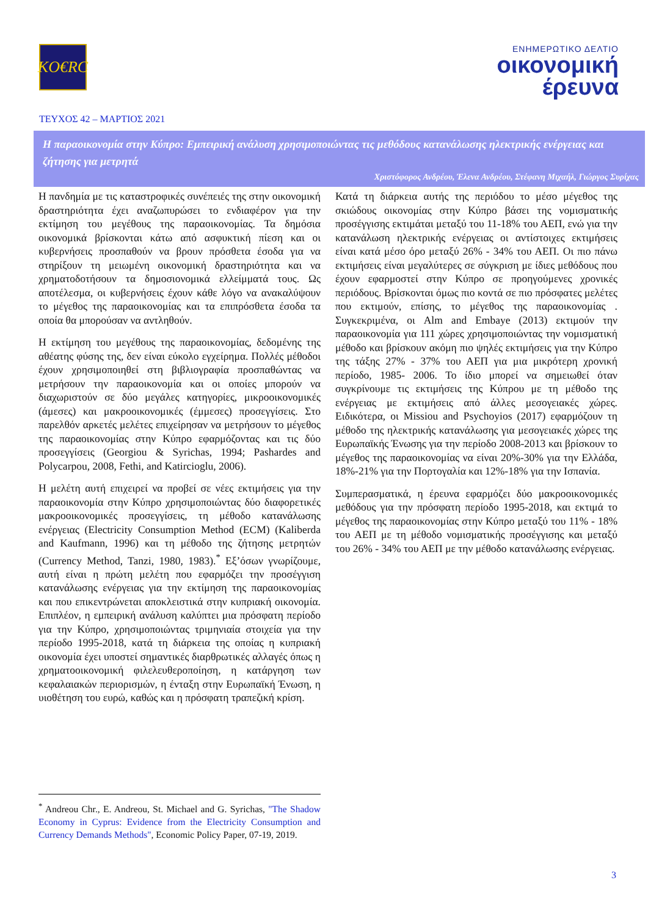KO€RC
ΕΝΗΜΕΡΩΤΙΚΟ ΔΕΛΤΙΟ
οικονομική
έρευνα
ΤΕΥΧΟΣ 42 – ΜΑΡΤΙΟΣ 2021
Η παραοικονομία στην Κύπρο: Εμπειρική ανάλυση χρησιμοποιώντας τις μεθόδους κατανάλωσης ηλεκτρικής ενέργειας και ζήτησης για μετρητά
Χριστόφορος Ανδρέου, Έλενα Ανδρέου, Στέφανη Μιχαήλ, Γιώργος Συρίχας
Η πανδημία με τις καταστροφικές συνέπειές της στην οικονομική δραστηριότητα έχει αναζωπυρώσει το ενδιαφέρον για την εκτίμηση του μεγέθους της παραοικονομίας. Τα δημόσια οικονομικά βρίσκονται κάτω από ασφυκτική πίεση και οι κυβερνήσεις προσπαθούν να βρουν πρόσθετα έσοδα για να στηρίξουν τη μειωμένη οικονομική δραστηριότητα και να χρηματοδοτήσουν τα δημοσιονομικά ελλείμματά τους. Ως αποτέλεσμα, οι κυβερνήσεις έχουν κάθε λόγο να ανακαλύψουν το μέγεθος της παραοικονομίας και τα επιπρόσθετα έσοδα τα οποία θα μπορούσαν να αντληθούν.
Η εκτίμηση του μεγέθους της παραοικονομίας, δεδομένης της αθέατης φύσης της, δεν είναι εύκολο εγχείρημα. Πολλές μέθοδοι έχουν χρησιμοποιηθεί στη βιβλιογραφία προσπαθώντας να μετρήσουν την παραοικονομία και οι οποίες μπορούν να διαχωριστούν σε δύο μεγάλες κατηγορίες, μικροοικονομικές (άμεσες) και μακροοικονομικές (έμμεσες) προσεγγίσεις. Στο παρελθόν αρκετές μελέτες επιχείρησαν να μετρήσουν το μέγεθος της παραοικονομίας στην Κύπρο εφαρμόζοντας και τις δύο προσεγγίσεις (Georgiou & Syrichas, 1994; Pashardes and Polycarpou, 2008, Fethi, and Katircioglu, 2006).
Η μελέτη αυτή επιχειρεί να προβεί σε νέες εκτιμήσεις για την παραοικονομία στην Κύπρο χρησιμοποιώντας δύο διαφορετικές μακροοικονομικές προσεγγίσεις, τη μέθοδο κατανάλωσης ενέργειας (Electricity Consumption Method (ECM) (Kaliberda and Kaufmann, 1996) και τη μέθοδο της ζήτησης μετρητών (Currency Method, Tanzi, 1980, 1983).<sup>*</sup> Εξ’όσων γνωρίζουμε, αυτή είναι η πρώτη μελέτη που εφαρμόζει την προσέγγιση κατανάλωσης ενέργειας για την εκτίμηση της παραοικονομίας και που επικεντρώνεται αποκλειστικά στην κυπριακή οικονομία. Επιπλέον, η εμπειρική ανάλυση καλύπτει μια πρόσφατη περίοδο για την Κύπρο, χρησιμοποιώντας τριμηνιαία στοιχεία για την περίοδο 1995-2018, κατά τη διάρκεια της οποίας η κυπριακή οικονομία έχει υποστεί σημαντικές διαρθρωτικές αλλαγές όπως η χρηματοοικονομική φιλελευθεροποίηση, η κατάργηση των κεφαλαιακών περιορισμών, η ένταξη στην Ευρωπαϊκή Ένωση, η υιοθέτηση του ευρώ, καθώς και η πρόσφατη τραπεζική κρίση.
Κατά τη διάρκεια αυτής της περιόδου το μέσο μέγεθος της σκιώδους οικονομίας στην Κύπρο βάσει της νομισματικής προσέγγισης εκτιμάται μεταξύ του 11-18% του ΑΕΠ, ενώ για την κατανάλωση ηλεκτρικής ενέργειας οι αντίστοιχες εκτιμήσεις είναι κατά μέσο όρο μεταξύ 26% - 34% του ΑΕΠ. Οι πιο πάνω εκτιμήσεις είναι μεγαλύτερες σε σύγκριση με ίδιες μεθόδους που έχουν εφαρμοστεί στην Κύπρο σε προηγούμενες χρονικές περιόδους. Βρίσκονται όμως πιο κοντά σε πιο πρόσφατες μελέτες που εκτιμούν, επίσης, το μέγεθος της παραοικονομίας . Συγκεκριμένα, οι Alm and Embaye (2013) εκτιμούν την παραοικονομία για 111 χώρες χρησιμοποιώντας την νομισματική μέθοδο και βρίσκουν ακόμη πιο ψηλές εκτιμήσεις για την Κύπρο της τάξης 27% - 37% του ΑΕΠ για μια μικρότερη χρονική περίοδο, 1985- 2006. Το ίδιο μπορεί να σημειωθεί όταν συγκρίνουμε τις εκτιμήσεις της Κύπρου με τη μέθοδο της ενέργειας με εκτιμήσεις από άλλες μεσογειακές χώρες. Ειδικότερα, οι Missiou and Psychoyios (2017) εφαρμόζουν τη μέθοδο της ηλεκτρικής κατανάλωσης για μεσογειακές χώρες της Ευρωπαϊκής Ένωσης για την περίοδο 2008-2013 και βρίσκουν το μέγεθος της παραοικονομίας να είναι 20%-30% για την Ελλάδα, 18%-21% για την Πορτογαλία και 12%-18% για την Ισπανία.
Συμπερασματικά, η έρευνα εφαρμόζει δύο μακροοικονομικές μεθόδους για την πρόσφατη περίοδο 1995-2018, και εκτιμά το μέγεθος της παραοικονομίας στην Κύπρο μεταξύ του 11% - 18% του ΑΕΠ με τη μέθοδο νομισματικής προσέγγισης και μεταξύ του 26% - 34% του ΑΕΠ με την μέθοδο κατανάλωσης ενέργειας.
<sup>*</sup> Andreou Chr., E. Andreou, St. Michael and G. Syrichas, "The Shadow Economy in Cyprus: Evidence from the Electricity Consumption and Currency Demands Methods", Economic Policy Paper, 07-19, 2019.
3